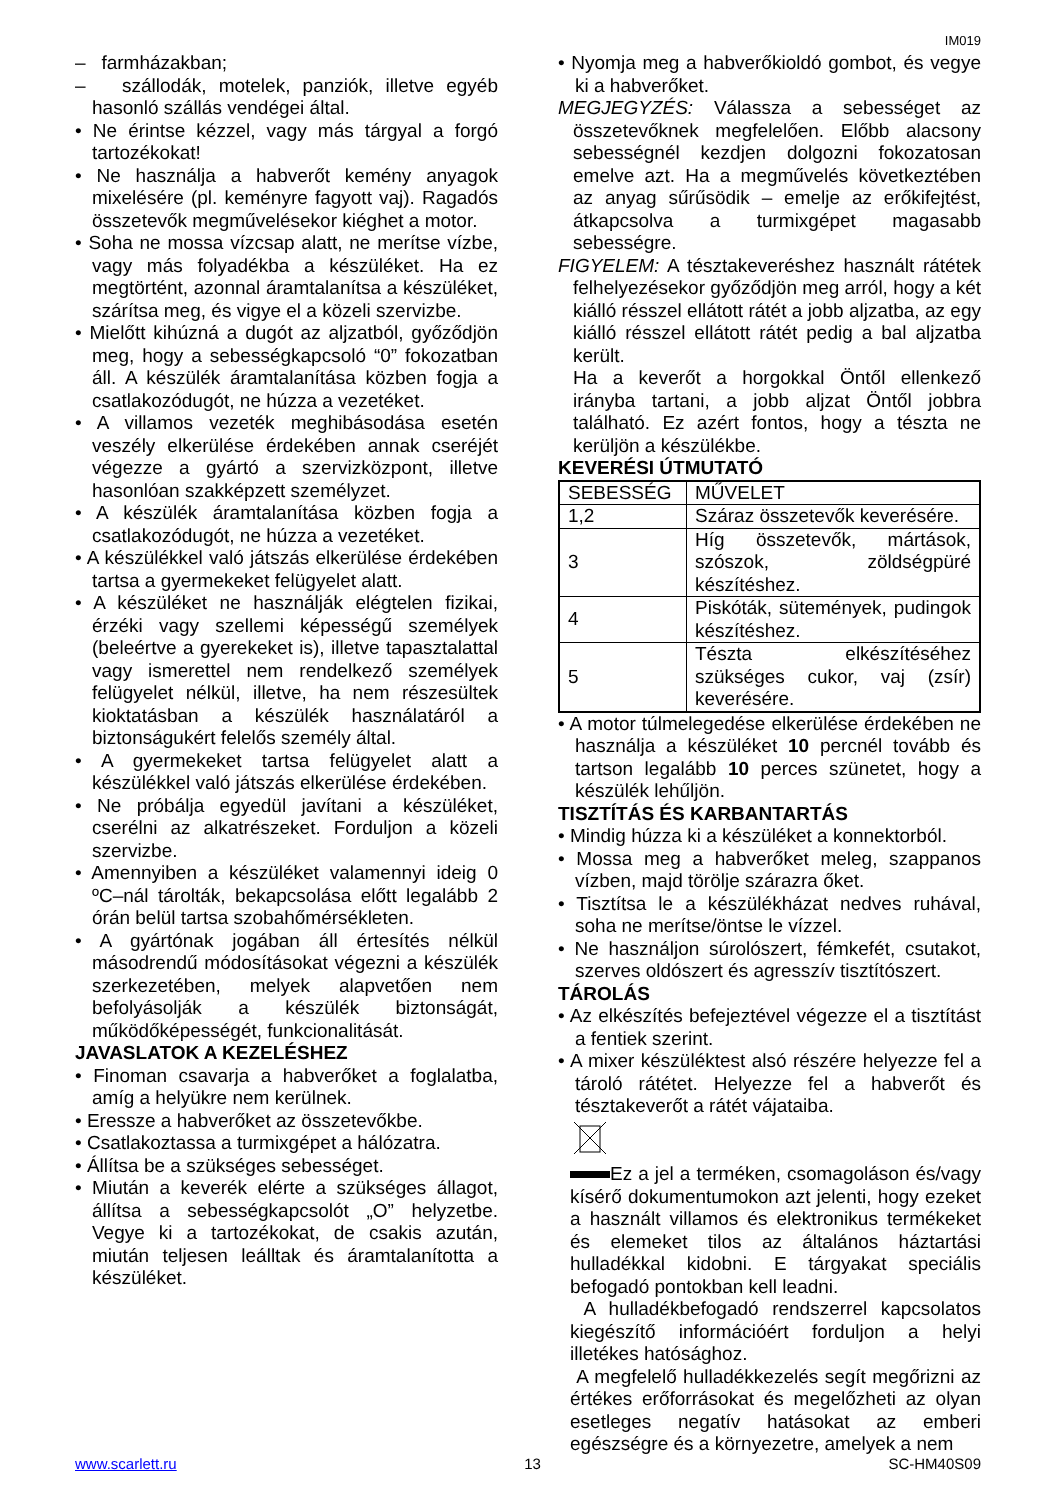IM019
– farmházakban;
– szállodák, motelek, panziók, illetve egyéb hasonló szállás vendégei által.
• Ne érintse kézzel, vagy más tárgyal a forgó tartozékokat!
• Ne használja a habverőt kemény anyagok mixelésére (pl. keményre fagyott vaj). Ragadós összetevők megművelésekor kiéghet a motor.
• Soha ne mossa vízcsap alatt, ne merítse vízbe, vagy más folyadékba a készüléket. Ha ez megtörtént, azonnal áramtalanítsa a készüléket, szárítsa meg, és vigye el a közeli szervizbe.
• Mielőtt kihúzná a dugót az aljzatból, győződjön meg, hogy a sebességkapcsoló “0” fokozatban áll. A készülék áramtalanítása közben fogja a csatlakozódugót, ne húzza a vezetéket.
• A villamos vezeték meghibásodása esetén veszély elkerülése érdekében annak cseréjét végezze a gyártó a szervizközpont, illetve hasonlóan szakképzett személyzet.
• A készülék áramtalanítása közben fogja a csatlakozódugót, ne húzza a vezetéket.
• A készülékkel való játszás elkerülése érdekében tartsa a gyermekeket felügyelet alatt.
• A készüléket ne használják elégtelen fizikai, érzéki vagy szellemi képességű személyek (beleértve a gyerekeket is), illetve tapasztalattal vagy ismerettel nem rendelkező személyek felügyelet nélkül, illetve, ha nem részesültek kioktatásban a készülék használatáról a biztonságukért felelős személy által.
• A gyermekeket tartsa felügyelet alatt a készülékkel való játszás elkerülése érdekében.
• Ne próbálja egyedül javítani a készüléket, cserélni az alkatrészeket. Forduljon a közeli szervizbe.
• Amennyiben a készüléket valamennyi ideig 0 ºC–nál tárolták, bekapcsolása előtt legalább 2 órán belül tartsa szobahőmérsékleten.
• A gyártónak jogában áll értesítés nélkül másodrendű módosításokat végezni a készülék szerkezetében, melyek alapvetően nem befolyásolják a készülék biztonságát, működőképességét, funkcionalitását.
JAVASLATOK A KEZELÉSHEZ
• Finoman csavarja a habverőket a foglalatba, amíg a helyükre nem kerülnek.
• Eressze a habverőket az összetevőkbe.
• Csatlakoztassa a turmixgépet a hálózatra.
• Állítsa be a szükséges sebességet.
• Miután a keverék elérte a szükséges állagot, állítsa a sebességkapcsolót „O” helyzetbe. Vegye ki a tartozékokat, de csakis azután, miután teljesen leálltak és áramtalanította a készüléket.
• Nyomja meg a habverőkioldó gombot, és vegye ki a habverőket.
MEGJEGYZÉS: Válassza a sebességet az összetevőknek megfelelően. Előbb alacsony sebességnél kezdjen dolgozni fokozatosan emelve azt. Ha a megművelés következtében az anyag sűrűsödik – emelje az erőkifejtést, átkapcsolva a turmixgépet magasabb sebességre.
FIGYELEM: A tésztakeveréshez használt rátétek felhelyezésekor győződjön meg arról, hogy a két kiálló résszel ellátott rátét a jobb aljzatba, az egy kiálló résszel ellátott rátét pedig a bal aljzatba került.
Ha a keverőt a horgokkal Öntől ellenkező irányba tartani, a jobb aljzat Öntől jobbra található. Ez azért fontos, hogy a tészta ne kerüljön a készülékbe.
KEVERÉSI ÚTMUTATÓ
| SEBESSÉG | MŰVELET |
| 1,2 | Száraz összetevők keverésére. |
| 3 | Híg összetevők, mártások, szószok, zöldségpüré készítéshez. |
| 4 | Piskóták, sütemények, pudingok készítéshez. |
| 5 | Tészta elkészítéséhez szükséges cukor, vaj (zsír) keverésére. |
• A motor túlmelegedése elkerülése érdekében ne használja a készüléket 10 percnél tovább és tartson legalább 10 perces szünetet, hogy a készülék lehűljön.
TISZTÍTÁS ÉS KARBANTARTÁS
• Mindig húzza ki a készüléket a konnektorból.
• Mossa meg a habverőket meleg, szappanos vízben, majd törölje szárazra őket.
• Tisztítsa le a készülékházat nedves ruhával, soha ne merítse/öntse le vízzel.
• Ne használjon súrolószert, fémkefét, csutakot, szerves oldószert és agresszív tisztítószert.
TÁROLÁS
• Az elkészítés befejeztével végezze el a tisztítást a fentiek szerint.
• A mixer készüléktest alsó részére helyezze fel a tároló rátétet. Helyezze fel a habverőt és tésztakeverőt a rátét vájataiba.
Ez a jel a terméken, csomagoláson és/vagy kísérő dokumentumokon azt jelenti, hogy ezeket a használt villamos és elektronikus termékeket és elemeket tilos az általános háztartási hulladékkal kidobni. E tárgyakat speciális befogadó pontokban kell leadni.
A hulladékbefogadó rendszerrel kapcsolatos kiegészítő információért forduljon a helyi illetékes hatósághoz.
A megfelelő hulladékkezelés segít megőrizni az értékes erőforrásokat és megelőzheti az olyan esetleges negatív hatásokat az emberi egészségre és a környezetre, amelyek a nem
www.scarlett.ru 13 SC-HM40S09